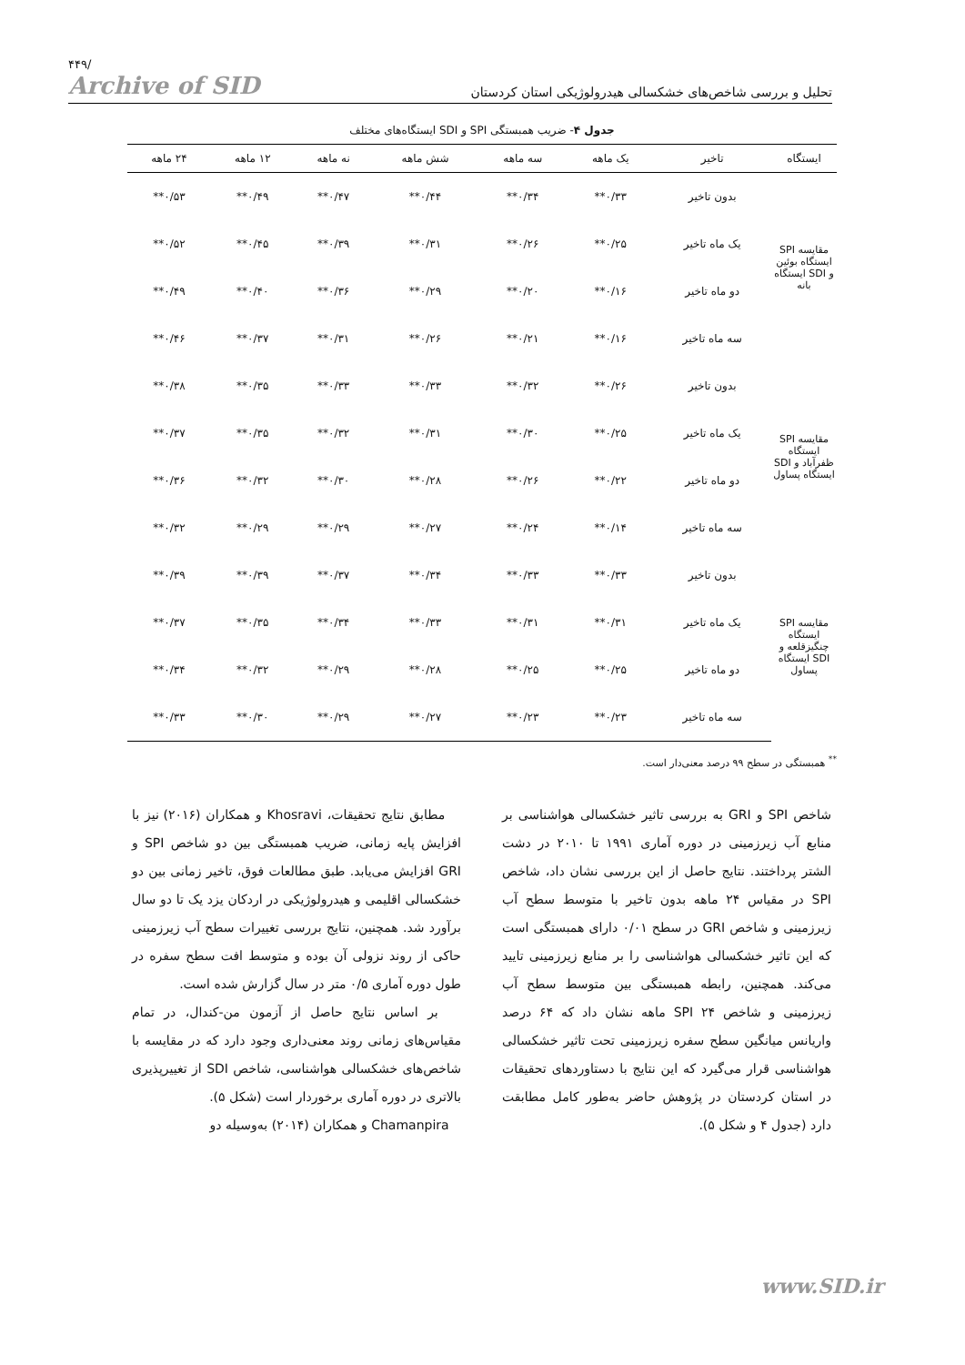۴۴۹/
Archive of SID
تحلیل و بررسی شاخص‌های خشکسالی هیدرولوژیکی استان کردستان
جدول ۴- ضریب همبستگی SPI و SDI ایستگاه‌های مختلف
| ایستگاه | تاخیر | یک ماهه | سه ماهه | شش ماهه | نه ماهه | ۱۲ ماهه | ۲۴ ماهه |
| --- | --- | --- | --- | --- | --- | --- | --- |
| مقایسه SPI ایستگاه بوئین و SDI ایستگاه بانه | بدون تاخیر | ۰/۳۳** | ۰/۳۴** | ۰/۴۴** | ۰/۴۷** | ۰/۴۹** | ۰/۵۳** |
| | یک ماه تاخیر | ۰/۲۵** | ۰/۲۶** | ۰/۳۱** | ۰/۳۹** | ۰/۴۵** | ۰/۵۲** |
| | دو ماه تاخیر | ۰/۱۶** | ۰/۲۰** | ۰/۲۹** | ۰/۳۶** | ۰/۴۰** | ۰/۴۹** |
| | سه ماه تاخیر | ۰/۱۶** | ۰/۲۱** | ۰/۲۶** | ۰/۳۱** | ۰/۳۷** | ۰/۴۶** |
| مقایسه SPI ایستگاه ظفرآباد و SDI ایستگاه پساول | بدون تاخیر | ۰/۲۶** | ۰/۳۲** | ۰/۳۳** | ۰/۳۳** | ۰/۳۵** | ۰/۳۸** |
| | یک ماه تاخیر | ۰/۲۵** | ۰/۳۰** | ۰/۳۱** | ۰/۳۲** | ۰/۳۵** | ۰/۳۷** |
| | دو ماه تاخیر | ۰/۲۲** | ۰/۲۶** | ۰/۲۸** | ۰/۳۰** | ۰/۳۲** | ۰/۳۶** |
| | سه ماه تاخیر | ۰/۱۴** | ۰/۲۴** | ۰/۲۷** | ۰/۲۹** | ۰/۲۹** | ۰/۳۲** |
| مقایسه SPI ایستگاه چنگیزقلعه و SDI ایستگاه پساول | بدون تاخیر | ۰/۳۳** | ۰/۳۳** | ۰/۳۴** | ۰/۳۷** | ۰/۳۹** | ۰/۳۹** |
| | یک ماه تاخیر | ۰/۳۱** | ۰/۳۱** | ۰/۳۳** | ۰/۳۴** | ۰/۳۵** | ۰/۳۷** |
| | دو ماه تاخیر | ۰/۲۵** | ۰/۲۵** | ۰/۲۸** | ۰/۲۹** | ۰/۳۲** | ۰/۳۴** |
| | سه ماه تاخیر | ۰/۲۳** | ۰/۲۳** | ۰/۲۷** | ۰/۲۹** | ۰/۳۰** | ۰/۳۳** |
<sup>**</sup> همبستگی در سطح ۹۹ درصد معنی‌دار است.
مطابق نتایج تحقیقات، Khosravi و همکاران (۲۰۱۶) نیز با افزایش پایه زمانی، ضریب همبستگی بین دو شاخص SPI و GRI افزایش می‌یابد. طبق مطالعات فوق، تاخیر زمانی بین دو خشکسالی اقلیمی و هیدرولوژیکی در اردکان یزد یک تا دو سال برآورد شد. همچنین، نتایج بررسی تغییرات سطح آب زیرزمینی حاکی از روند نزولی آن بوده و متوسط افت سطح سفره در طول دوره آماری ۰/۵ متر در سال گزارش شده است.
بر اساس نتایج حاصل از آزمون من-کندال، در تمام مقیاس‌های زمانی روند معنی‌داری وجود دارد که در مقایسه با شاخص‌های خشکسالی هواشناسی، شاخص SDI از تغییرپذیری بالاتری در دوره آماری برخوردار است (شکل ۵).
Chamanpira و همکاران (۲۰۱۴) به‌وسیله دو
شاخص SPI و GRI به بررسی تاثیر خشکسالی هواشناسی بر منابع آب زیرزمینی در دوره آماری ۱۹۹۱ تا ۲۰۱۰ در دشت الشتر پرداختند. نتایج حاصل از این بررسی نشان داد، شاخص SPI در مقیاس ۲۴ ماهه بدون تاخیر با متوسط سطح آب زیرزمینی و شاخص GRI در سطح ۰/۰۱ دارای همبستگی است که این تاثیر خشکسالی هواشناسی را بر منابع زیرزمینی تایید می‌کند. همچنین، رابطه همبستگی بین متوسط سطح آب زیرزمینی و شاخص SPI ۲۴ ماهه نشان داد که ۶۴ درصد واریانس میانگین سطح سفره زیرزمینی تحت تاثیر خشکسالی هواشناسی قرار می‌گیرد که این نتایج با دستاوردهای تحقیقات در استان کردستان در پژوهش حاضر به‌طور کامل مطابقت دارد (جدول ۴ و شکل ۵).
www.SID.ir